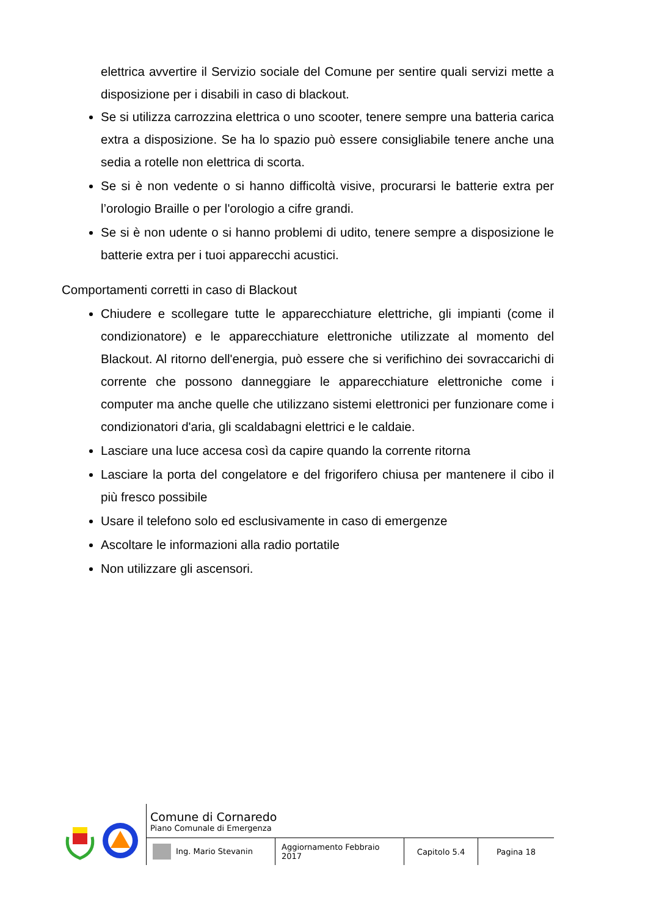elettrica avvertire il Servizio sociale del Comune per sentire quali servizi mette a disposizione per i disabili in caso di blackout.
Se si utilizza carrozzina elettrica o uno scooter, tenere sempre una batteria carica extra a disposizione. Se ha lo spazio può essere consigliabile tenere anche una sedia a rotelle non elettrica di scorta.
Se si è non vedente o si hanno difficoltà visive, procurarsi le batterie extra per l’orologio Braille o per l'orologio a cifre grandi.
Se si è non udente o si hanno problemi di udito, tenere sempre a disposizione le batterie extra per i tuoi apparecchi acustici.
Comportamenti corretti in caso di Blackout
Chiudere e scollegare tutte le apparecchiature elettriche, gli impianti (come il condizionatore) e le apparecchiature elettroniche utilizzate al momento del Blackout. Al ritorno dell'energia, può essere che si verifichino dei sovraccarichi di corrente che possono danneggiare le apparecchiature elettroniche come i computer ma anche quelle che utilizzano sistemi elettronici per funzionare come i condizionatori d'aria, gli scaldabagni elettrici e le caldaie.
Lasciare una luce accesa così da capire quando la corrente ritorna
Lasciare la porta del congelatore e del frigorifero chiusa per mantenere il cibo il più fresco possibile
Usare il telefono solo ed esclusivamente in caso di emergenze
Ascoltare le informazioni alla radio portatile
Non utilizzare gli ascensori.
Comune di Cornaredo
Piano Comunale di Emergenza
| Ing. Mario Stevanin | Aggiornamento Febbraio 2017 | Capitolo 5.4 | Pagina 18 |